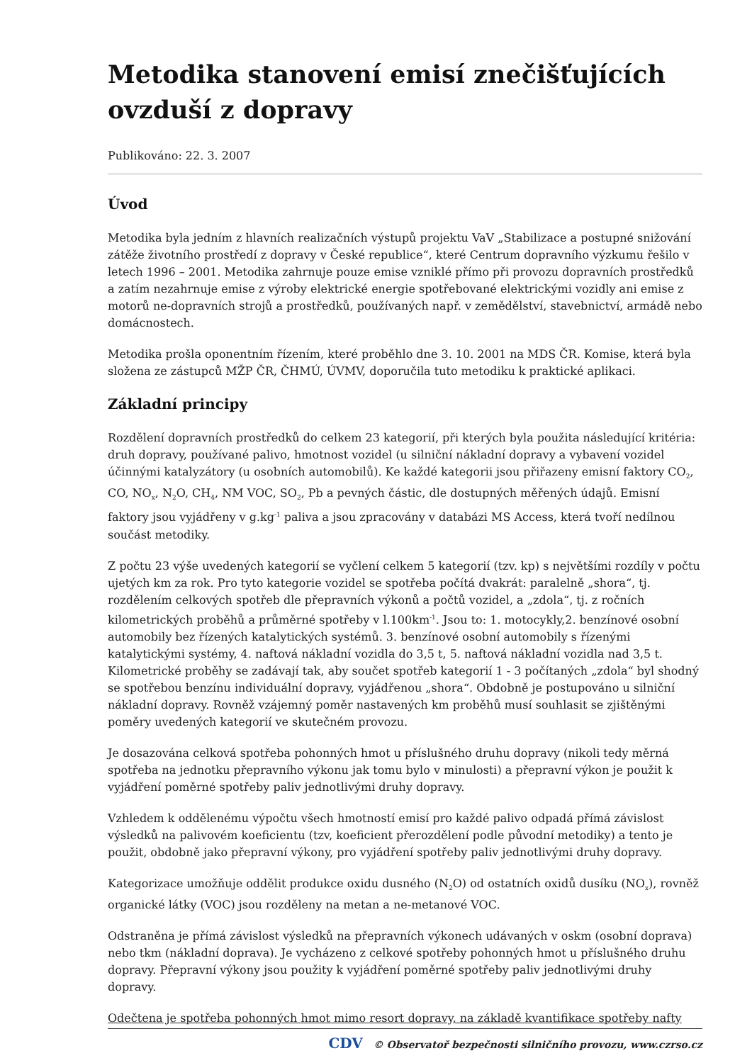Metodika stanovení emisí znečišťujících ovzduší z dopravy
Publikováno: 22. 3. 2007
Úvod
Metodika byla jedním z hlavních realizačních výstupů projektu VaV „Stabilizace a postupné snižování zátěže životního prostředí z dopravy v České republice“, které Centrum dopravního výzkumu řešilo v letech 1996 – 2001. Metodika zahrnuje pouze emise vzniklé přímo při provozu dopravních prostředků a zatím nezahrnuje emise z výroby elektrické energie spotřebované elektrickými vozidly ani emise z motorů ne-dopravních strojů a prostředků, používaných např. v zemědělství, stavebnictví, armádě nebo domácnostech.
Metodika prošla oponentním řízením, které proběhlo dne 3. 10. 2001 na MDS ČR. Komise, která byla složena ze zástupců MŽP ČR, ČHMÚ, ÚVMV, doporučila tuto metodiku k praktické aplikaci.
Základní principy
Rozdělení dopravních prostředků do celkem 23 kategorií, při kterých byla použita následující kritéria: druh dopravy, používané palivo, hmotnost vozidel (u silniční nákladní dopravy a vybavení vozidel účinnými katalyzátory (u osobních automobilů). Ke každé kategorii jsou přiřazeny emisní faktory CO<sub>2</sub>, CO, NO<sub>x</sub>, N<sub>2</sub>O, CH<sub>4</sub>, NM VOC, SO<sub>2</sub>, Pb a pevných částic, dle dostupných měřených údajů. Emisní faktory jsou vyjádřeny v g.kg<sup>-1</sup> paliva a jsou zpracovány v databázi MS Access, která tvoří nedílnou součást metodiky.
Z počtu 23 výše uvedených kategorií se vyčlení celkem 5 kategorií (tzv. kp) s největšími rozdíly v počtu ujetých km za rok. Pro tyto kategorie vozidel se spotřeba počítá dvakrát: paralelně „shora“, tj. rozdělením celkových spotřeb dle přepravních výkonů a počtů vozidel, a „zdola“, tj. z ročních kilometrických proběhů a průměrné spotřeby v l.100km<sup>-1</sup>. Jsou to: 1. motocykly,2. benzínové osobní automobily bez řízených katalytických systémů. 3. benzínové osobní automobily s řízenými katalytickými systémy, 4. naftová nákladní vozidla do 3,5 t, 5. naftová nákladní vozidla nad 3,5 t. Kilometrické proběhy se zadávají tak, aby součet spotřeb kategorií 1 - 3 počítaných „zdola“ byl shodný se spotřebou benzínu individuální dopravy, vyjádřenou „shora“. Obdobně je postupováno u silniční nákladní dopravy. Rovněž vzájemný poměr nastavených km proběhů musí souhlasit se zjištěnými poměry uvedených kategorií ve skutečném provozu.
Je dosazována celková spotřeba pohonných hmot u příslušného druhu dopravy (nikoli tedy měrná spotřeba na jednotku přepravního výkonu jak tomu bylo v minulosti) a přepravní výkon je použit k vyjádření poměrné spotřeby paliv jednotlivými druhy dopravy.
Vzhledem k oddělenému výpočtu všech hmotností emisí pro každé palivo odpadá přímá závislost výsledků na palivovém koeficientu (tzv, koeficient přerozdělení podle původní metodiky) a tento je použit, obdobně jako přepravní výkony, pro vyjádření spotřeby paliv jednotlivými druhy dopravy.
Kategorizace umožňuje oddělit produkce oxidu dusného (N<sub>2</sub>O) od ostatních oxidů dusíku (NO<sub>x</sub>), rovněž organické látky (VOC) jsou rozděleny na metan a ne-metanové VOC.
Odstraněna je přímá závislost výsledků na přepravních výkonech udávaných v oskm (osobní doprava) nebo tkm (nákladní doprava). Je vycházeno z celkové spotřeby pohonných hmot u příslušného druhu dopravy. Přepravní výkony jsou použity k vyjádření poměrné spotřeby paliv jednotlivými druhy dopravy.
Odečtena je spotřeba pohonných hmot mimo resort dopravy, na základě kvantifikace spotřeby nafty
CDV © Observatoř bezpečnosti silničního provozu, www.czrso.cz